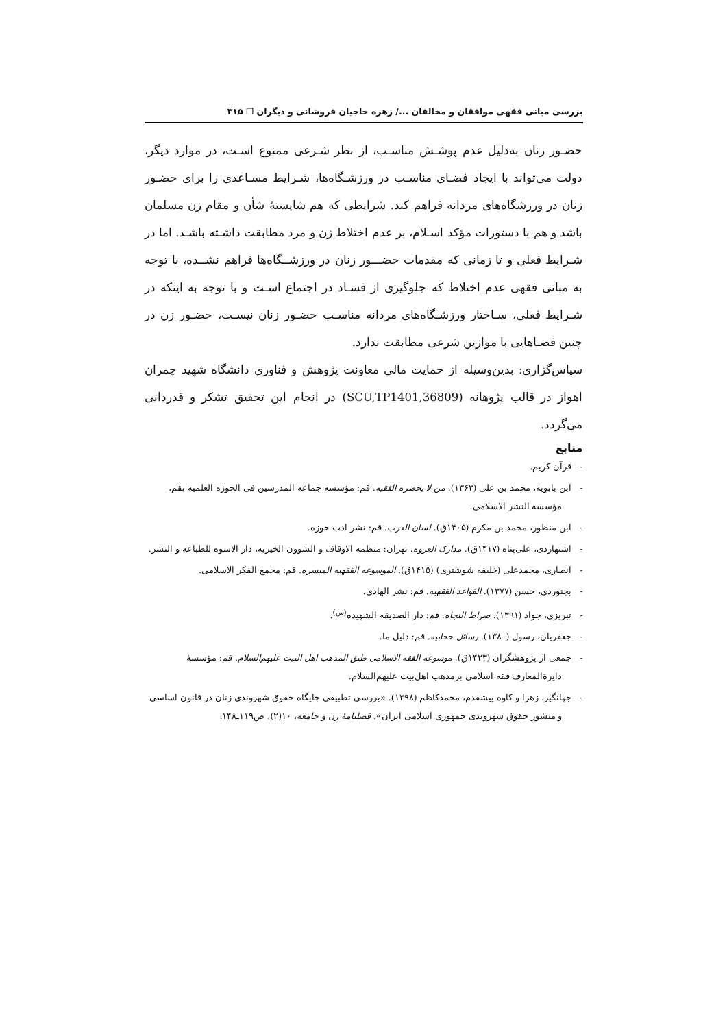بررسی مبانی فقهی موافقان و مخالفان .../ زهره حاجیان فروشانی و دیگران ❐ ۳۱۵
حضـور زنان به‌دلیل عدم پوشـش مناسـب، از نظر شـرعی ممنوع اسـت، در موارد دیگر، دولت می‌تواند با ایجاد فضـای مناسـب در ورزشـگاه‌ها، شـرایط مسـاعدی را برای حضـور زنان در ورزشگاه‌های مردانه فراهم کند. شرایطی که هم شایستهٔ شأن و مقام زن مسلمان باشد و هم با دستورات مؤکد اسـلام، بر عدم اختلاط زن و مرد مطابقت داشـته باشـد. اما در شـرایط فعلی و تا زمانی که مقدمات حضـــور زنان در ورزشــگاه‌ها فراهم نشــده، با توجه به مبانی فقهی عدم اختلاط که جلوگیری از فسـاد در اجتماع اسـت و با توجه به اینکه در شـرایط فعلی، سـاختار ورزشـگاه‌های مردانه مناسـب حضـور زنان نیسـت، حضـور زن در چنین فضـاهایی با موازین شرعی مطابقت ندارد.
سپاس‌گزاری: بدین‌وسیله از حمایت مالی معاونت پژوهش و فناوری دانشگاه شهید چمران اهواز در قالب پژوهانه (SCU,TP1401,36809) در انجام این تحقیق تشکر و قدردانی می‌گردد.
منابع
- قرآن کریم.
- ابن بابویه، محمد بن علی (۱۳۶۳). من لا یحضره الفقیه. قم: مؤسسه جماعه المدرسین فی الحوزه العلمیه بقم، مؤسسه النشر الاسلامی.
- ابن منظور، محمد بن مکرم (۱۴۰۵ق). لسان العرب. قم: نشر ادب حوزه.
- اشتهاردی، علی‌پناه (۱۴۱۷ق). مدارک العروه. تهران: منظمه الاوقاف و الشوون الخیریه، دار الاسوه للطباعه و النشر.
- انصاری، محمدعلی (خلیفه شوشتری) (۱۴۱۵ق). الموسوعه الفقهیه المیسره. قم: مجمع الفکر الاسلامی.
- بجنوردی، حسن (۱۳۷۷). القواعد الفقهیه. قم: نشر الهادی.
- تبریزی، جواد (۱۳۹۱). صراط النجاه. قم: دار الصدیقه الشهیده<sup>(س)</sup>.
- جعفریان، رسول (۱۳۸۰). رسائل حجابیه. قم: دلیل ما.
- جمعی از پژوهشگران (۱۴۲۳ق). موسوعه الفقه الاسلامی طبق المذهب اهل البیت علیهم‌السلام. قم: مؤسسهٔ دایرةالمعارف فقه اسلامی برمذهب اهل‌بیت علیهم‌السلام.
- جهانگیر، زهرا و کاوه پیشقدم، محمدکاظم (۱۳۹۸). «بررسی تطبیقی جایگاه حقوق شهروندی زنان در قانون اساسی و منشور حقوق شهروندی جمهوری اسلامی ایران». فصلنامهٔ زن و جامعه، ۱۰(۲)، ص۱۱۹ـ۱۴۸.